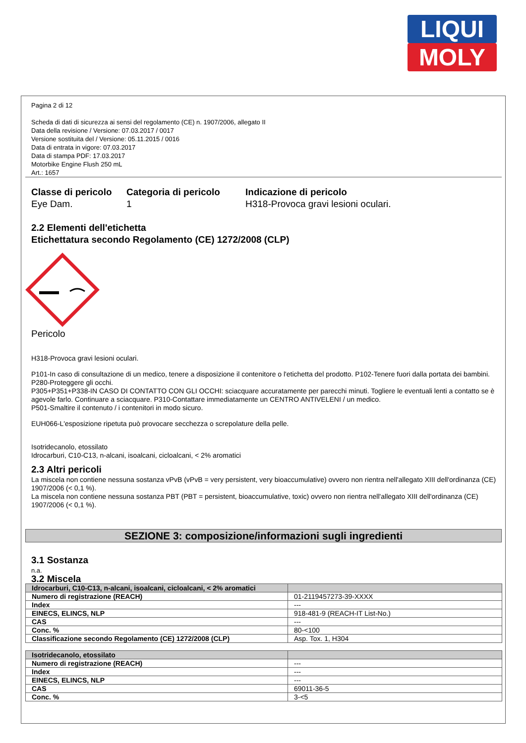LIQUI
MOLY
Pagina 2 di 12
Scheda di dati di sicurezza ai sensi del regolamento (CE) n. 1907/2006, allegato II
Data della revisione / Versione: 07.03.2017 / 0017
Versione sostituita del / Versione: 05.11.2015 / 0016
Data di entrata in vigore: 07.03.2017
Data di stampa PDF: 17.03.2017
Motorbike Engine Flush 250 mL
Art.: 1657
Classe di pericolo
Eye Dam.
Categoria di pericolo
1
Indicazione di pericolo
H318-Provoca gravi lesioni oculari.
2.2 Elementi dell'etichetta
Etichettatura secondo Regolamento (CE) 1272/2008 (CLP)
Pericolo
H318-Provoca gravi lesioni oculari.
P101-In caso di consultazione di un medico, tenere a disposizione il contenitore o l'etichetta del prodotto. P102-Tenere fuori dalla portata dei bambini.
P280-Proteggere gli occhi.
P305+P351+P338-IN CASO DI CONTATTO CON GLI OCCHI: sciacquare accuratamente per parecchi minuti. Togliere le eventuali lenti a contatto se è agevole farlo. Continuare a sciacquare. P310-Contattare immediatamente un CENTRO ANTIVELENI / un medico.
P501-Smaltire il contenuto / i contenitori in modo sicuro.
EUH066-L'esposizione ripetuta può provocare secchezza o screpolature della pelle.
Isotridecanolo, etossilato
Idrocarburi, C10-C13, n-alcani, isoalcani, cicloalcani, < 2% aromatici
2.3 Altri pericoli
La miscela non contiene nessuna sostanza vPvB (vPvB = very persistent, very bioaccumulative) ovvero non rientra nell'allegato XIII dell'ordinanza (CE) 1907/2006 (< 0,1 %).
La miscela non contiene nessuna sostanza PBT (PBT = persistent, bioaccumulative, toxic) ovvero non rientra nell'allegato XIII dell'ordinanza (CE) 1907/2006 (< 0,1 %).
SEZIONE 3: composizione/informazioni sugli ingredienti
3.1 Sostanza
n.a.
3.2 Miscela
| Idrocarburi, C10-C13, n-alcani, isoalcani, cicloalcani, < 2% aromatici | |
| Numero di registrazione (REACH) | 01-2119457273-39-XXXX |
| Index | --- |
| EINECS, ELINCS, NLP | 918-481-9 (REACH-IT List-No.) |
| CAS | --- |
| Conc. % | 80-<100 |
| Classificazione secondo Regolamento (CE) 1272/2008 (CLP) | Asp. Tox. 1, H304 |
| Isotridecanolo, etossilato | |
| Numero di registrazione (REACH) | --- |
| Index | --- |
| EINECS, ELINCS, NLP | --- |
| CAS | 69011-36-5 |
| Conc. % | 3-<5 |